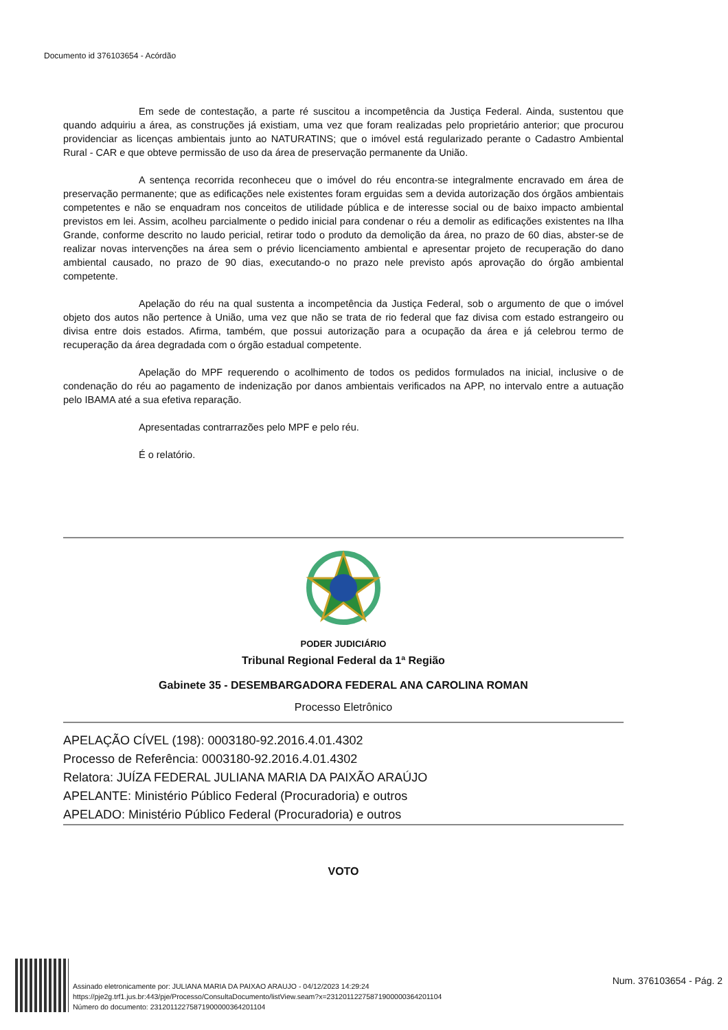Documento id 376103654 - Acórdão
Em sede de contestação, a parte ré suscitou a incompetência da Justiça Federal. Ainda, sustentou que quando adquiriu a área, as construções já existiam, uma vez que foram realizadas pelo proprietário anterior; que procurou providenciar as licenças ambientais junto ao NATURATINS; que o imóvel está regularizado perante o Cadastro Ambiental Rural - CAR e que obteve permissão de uso da área de preservação permanente da União.
A sentença recorrida reconheceu que o imóvel do réu encontra-se integralmente encravado em área de preservação permanente; que as edificações nele existentes foram erguidas sem a devida autorização dos órgãos ambientais competentes e não se enquadram nos conceitos de utilidade pública e de interesse social ou de baixo impacto ambiental previstos em lei. Assim, acolheu parcialmente o pedido inicial para condenar o réu a demolir as edificações existentes na Ilha Grande, conforme descrito no laudo pericial, retirar todo o produto da demolição da área, no prazo de 60 dias, abster-se de realizar novas intervenções na área sem o prévio licenciamento ambiental e apresentar projeto de recuperação do dano ambiental causado, no prazo de 90 dias, executando-o no prazo nele previsto após aprovação do órgão ambiental competente.
Apelação do réu na qual sustenta a incompetência da Justiça Federal, sob o argumento de que o imóvel objeto dos autos não pertence à União, uma vez que não se trata de rio federal que faz divisa com estado estrangeiro ou divisa entre dois estados. Afirma, também, que possui autorização para a ocupação da área e já celebrou termo de recuperação da área degradada com o órgão estadual competente.
Apelação do MPF requerendo o acolhimento de todos os pedidos formulados na inicial, inclusive o de condenação do réu ao pagamento de indenização por danos ambientais verificados na APP, no intervalo entre a autuação pelo IBAMA até a sua efetiva reparação.
Apresentadas contrarrazões pelo MPF e pelo réu.
É o relatório.
PODER JUDICIÁRIO
Tribunal Regional Federal da 1ª Região
Gabinete 35 - DESEMBARGADORA FEDERAL ANA CAROLINA ROMAN
Processo Eletrônico
APELAÇÃO CÍVEL (198): 0003180-92.2016.4.01.4302
Processo de Referência: 0003180-92.2016.4.01.4302
Relatora: JUÍZA FEDERAL JULIANA MARIA DA PAIXÃO ARAÚJO
APELANTE: Ministério Público Federal (Procuradoria) e outros
APELADO: Ministério Público Federal (Procuradoria) e outros
VOTO
Assinado eletronicamente por: JULIANA MARIA DA PAIXAO ARAUJO - 04/12/2023 14:29:24
https://pje2g.trf1.jus.br:443/pje/Processo/ConsultaDocumento/listView.seam?x=23120112275871900000364201104
Número do documento: 23120112275871900000364201104
Num. 376103654 - Pág. 2